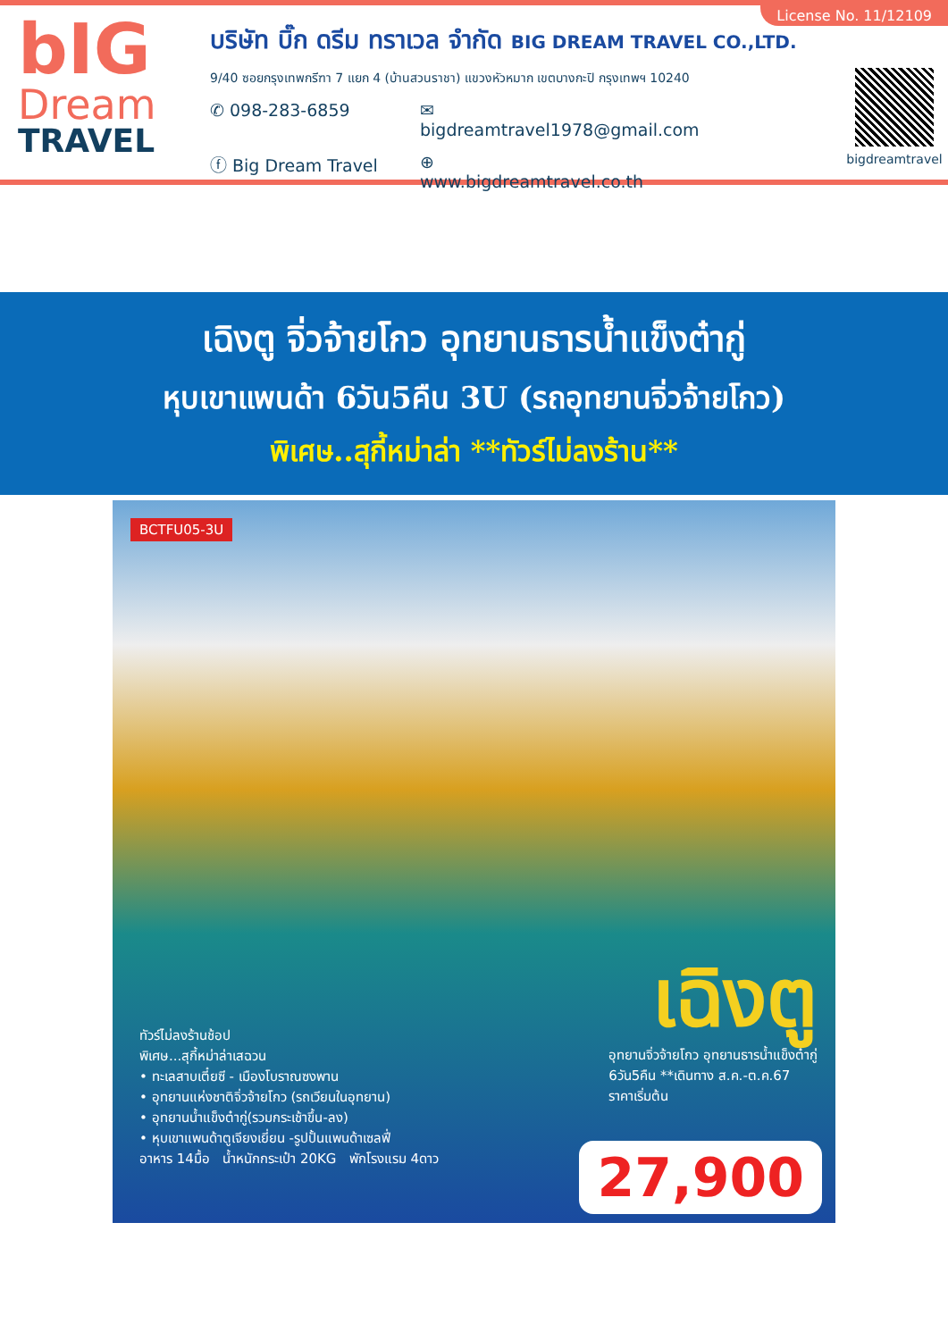bIG
Dream
TRAVEL
บริษัท บิ๊ก ดรีม ทราเวล จำกัด BIG DREAM TRAVEL CO.,LTD.
9/40 ซอยกรุงเทพกรีฑา 7 แยก 4 (บ้านสวนราชา) แขวงหัวหมาก เขตบางกะปิ กรุงเทพฯ 10240
✆ 098-283-6859 ✉ bigdreamtravel1978@gmail.com
ⓕ Big Dream Travel ⊕ www.bigdreamtravel.co.th
bigdreamtravel
License No. 11/12109
เฉิงตู จิ่วจ้ายโกว อุทยานธารน้ำแข็งต๋ากู่
หุบเขาแพนด้า 6วัน5คืน 3U (รถอุทยานจิ่วจ้ายโกว)
พิเศษ..สุกี้หม่าล่า **ทัวร์ไม่ลงร้าน**
BCTFU05-3U
เฉิงตู
ทัวร์ไม่ลงร้านช้อป
พิเศษ...สุกี้หม่าล่าเสฉวน
• ทะเลสาบเตี๋ยซี - เมืองโบราณซงพาน
• อุทยานแห่งชาติจิ่วจ้ายโกว (รถเวียนในอุทยาน)
• อุทยานน้ำแข็งต๋ากู่(รวมกระเช้าขึ้น-ลง)
• หุบเขาแพนด้าตูเจียงเยี่ยน -รูปปั้นแพนด้าเซลฟี่
อาหาร 14มื้อ น้ำหนักกระเป๋า 20KG พักโรงแรม 4ดาว
อุทยานจิ่วจ้ายโกว อุทยานธารน้ำแข็งต๋ากู่
6วัน5คืน **เดินทาง ส.ค.-ต.ค.67
ราคาเริ่มต้น
27,900